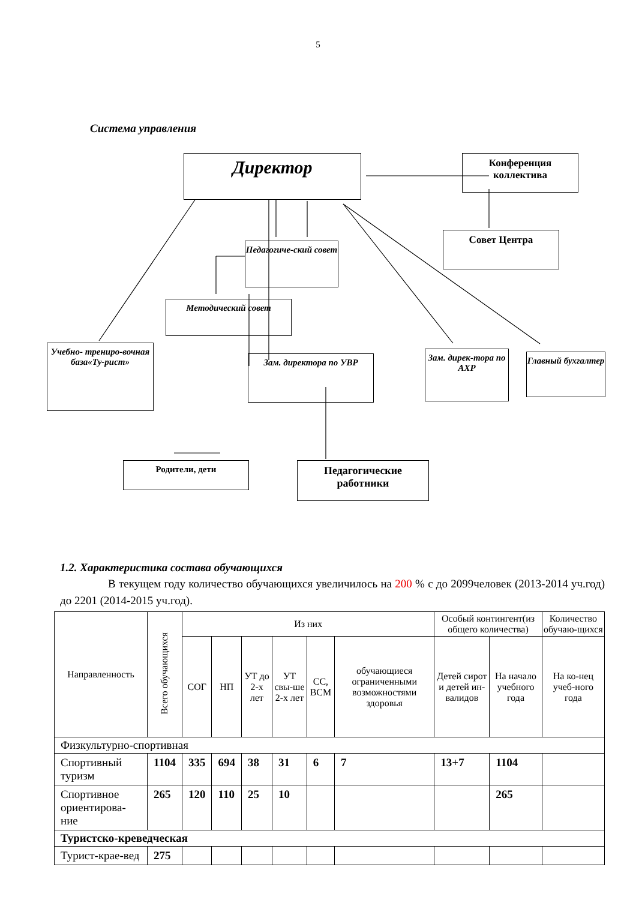5
Система управления
Директор
Конференция коллектива
Педагогиче-ский совет
Совет Центра
Методический совет
Учебно- трениро-вочная база«Ту-рист»
Зам. директора по УВР
Зам. дирек-тора по АХР
Главный бухгалтер
Родители, дети
Педагогические работники
1.2. Характеристика состава обучающихся
В текущем году количество обучающихся увеличилось на 200 % с до 2099человек (2013-2014 уч.год) до 2201 (2014-2015 уч.год).
| Направленность | Всего обучающихся | Из них | | | | | | Особый контингент(из общего количества) | | Количество обучаю-щихся |
| --- | --- | --- | --- | --- | --- | --- | --- | --- | --- | --- |
| | | СОГ | НП | УТ до 2-х лет | УТ свы-ше 2-х лет | СС, ВСМ | обучающиеся ограниченными возможностями здоровья | Детей сирот и детей ин-валидов | На начало учебного года | На ко-нец учеб-ного года |
| Физкультурно-спортивная | | | | | | | | | | |
| Спортивный туризм | 1104 | 335 | 694 | 38 | 31 | 6 | 7 | 13+7 | 1104 | |
| Спортивное ориентирова-ние | 265 | 120 | 110 | 25 | 10 | | | | 265 | |
| Туристско-креведческая | | | | | | | | | | |
| Турист-крае-вед | 275 | | | | | | | | | |